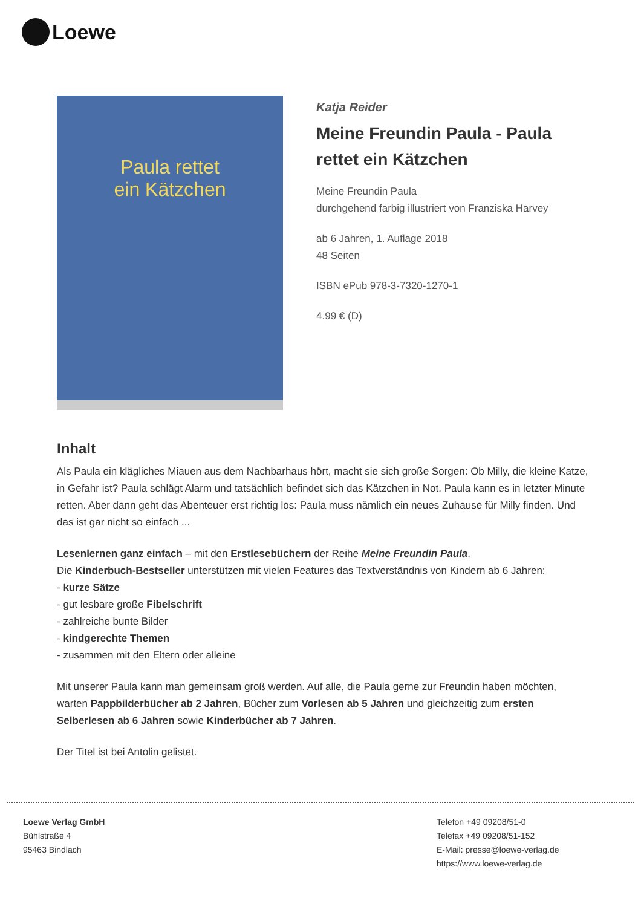Loewe
Paula rettet
ein Kätzchen
Katja Reider
Meine Freundin Paula - Paula rettet ein Kätzchen
Meine Freundin Paula
durchgehend farbig illustriert von Franziska Harvey
ab 6 Jahren, 1. Auflage 2018
48 Seiten
ISBN ePub 978-3-7320-1270-1
4.99 € (D)
Inhalt
Als Paula ein klägliches Miauen aus dem Nachbarhaus hört, macht sie sich große Sorgen: Ob Milly, die kleine Katze, in Gefahr ist? Paula schlägt Alarm und tatsächlich befindet sich das Kätzchen in Not. Paula kann es in letzter Minute retten. Aber dann geht das Abenteuer erst richtig los: Paula muss nämlich ein neues Zuhause für Milly finden. Und das ist gar nicht so einfach ...
Lesenlernen ganz einfach – mit den Erstlesebüchern der Reihe Meine Freundin Paula.
Die Kinderbuch-Bestseller unterstützen mit vielen Features das Textverständnis von Kindern ab 6 Jahren:
- kurze Sätze
- gut lesbare große Fibelschrift
- zahlreiche bunte Bilder
- kindgerechte Themen
- zusammen mit den Eltern oder alleine
Mit unserer Paula kann man gemeinsam groß werden. Auf alle, die Paula gerne zur Freundin haben möchten, warten Pappbilderbücher ab 2 Jahren, Bücher zum Vorlesen ab 5 Jahren und gleichzeitig zum ersten Selberlesen ab 6 Jahren sowie Kinderbücher ab 7 Jahren.
Der Titel ist bei Antolin gelistet.
Loewe Verlag GmbH
Bühlstraße 4
95463 Bindlach
Telefon +49 09208/51-0
Telefax +49 09208/51-152
E-Mail: presse@loewe-verlag.de
https://www.loewe-verlag.de